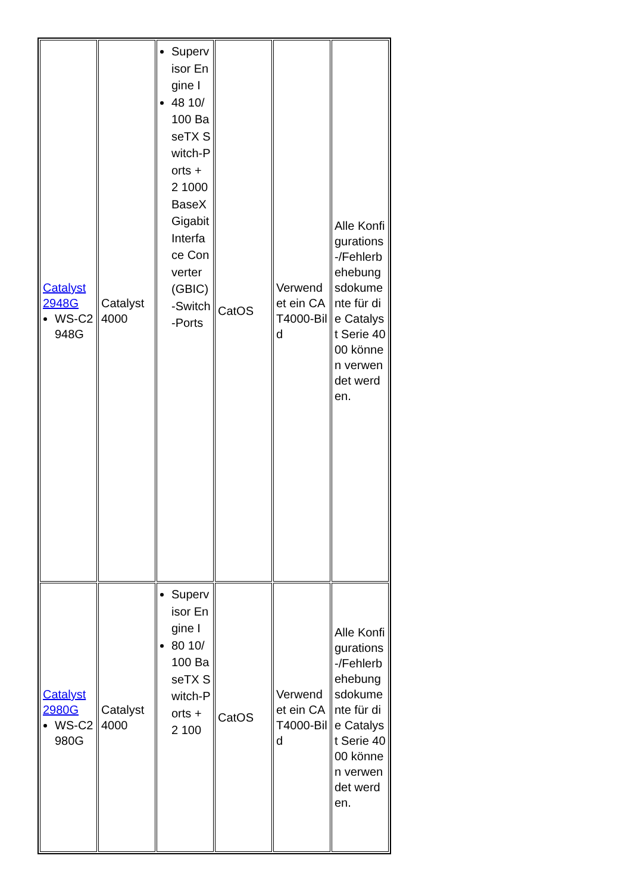| Catalyst 2948G WS-C2948G | Catalyst 4000 | Supervisor Engine I 48 10/100 BaseTX Switch-Ports + 2 1000BaseX Gigabit Interface Converter (GBIC)-Switch-Ports | CatOS | Verwendet ein CAT4000-Bild | Alle Konfigurations-/Fehlerbehebungsdokumente für die Catalyst Serie 4000 können verwendet werden. |
| Catalyst 2980G WS-C2980G | Catalyst 4000 | Supervisor Engine I 80 10/100 BaseTX Switch-Ports + 2 100 | CatOS | Verwendet ein CAT4000-Bild | Alle Konfigurations-/Fehlerbehebungsdokumente für die Catalyst Serie 4000 können verwendet werden. |